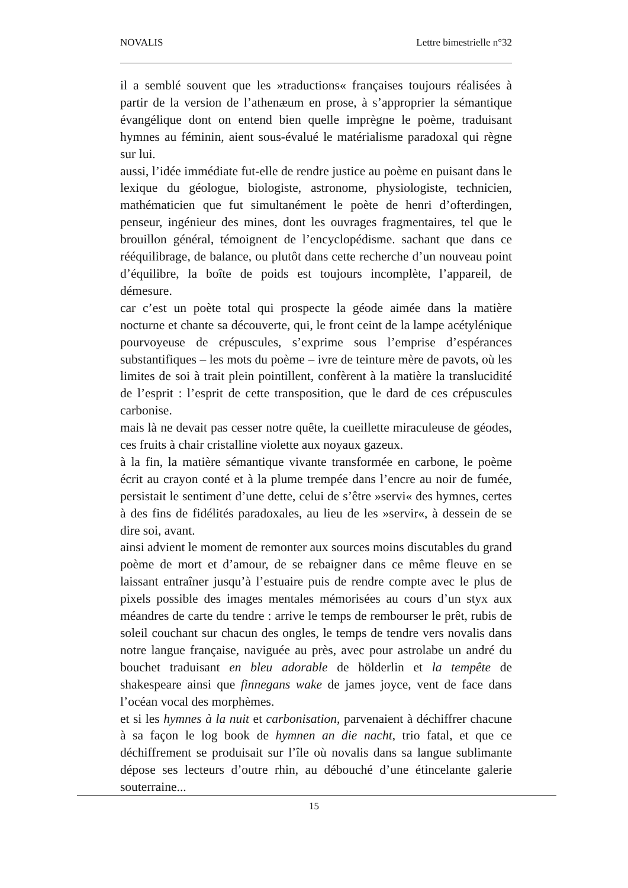NOVALIS Lettre bimestrielle n°32
il a semblé souvent que les »traductions« françaises toujours réalisées à partir de la version de l’athenæum en prose, à s’approprier la sémantique évangélique dont on entend bien quelle imprègne le poème, traduisant hymnes au féminin, aient sous-évalué le matérialisme paradoxal qui règne sur lui.
aussi, l’idée immédiate fut-elle de rendre justice au poème en puisant dans le lexique du géologue, biologiste, astronome, physiologiste, technicien, mathématicien que fut simultanément le poète de henri d’ofterdingen, penseur, ingénieur des mines, dont les ouvrages fragmentaires, tel que le brouillon général, témoignent de l’encyclopédisme. sachant que dans ce rééquilibrage, de balance, ou plutôt dans cette recherche d’un nouveau point d’équilibre, la boîte de poids est toujours incomplète, l’appareil, de démesure.
car c’est un poète total qui prospecte la géode aimée dans la matière nocturne et chante sa découverte, qui, le front ceint de la lampe acétylénique pourvoyeuse de crépuscules, s’exprime sous l’emprise d’espérances substantifiques – les mots du poème – ivre de teinture mère de pavots, où les limites de soi à trait plein pointillent, confèrent à la matière la translucidité de l’esprit : l’esprit de cette transposition, que le dard de ces crépuscules carbonise.
mais là ne devait pas cesser notre quête, la cueillette miraculeuse de géodes, ces fruits à chair cristalline violette aux noyaux gazeux.
à la fin, la matière sémantique vivante transformée en carbone, le poème écrit au crayon conté et à la plume trempée dans l’encre au noir de fumée, persistait le sentiment d’une dette, celui de s’être »servi« des hymnes, certes à des fins de fidélités paradoxales, au lieu de les »servir«, à dessein de se dire soi, avant.
ainsi advient le moment de remonter aux sources moins discutables du grand poème de mort et d’amour, de se rebaigner dans ce même fleuve en se laissant entraîner jusqu’à l’estuaire puis de rendre compte avec le plus de pixels possible des images mentales mémorisées au cours d’un styx aux méandres de carte du tendre : arrive le temps de rembourser le prêt, rubis de soleil couchant sur chacun des ongles, le temps de tendre vers novalis dans notre langue française, naviguée au près, avec pour astrolabe un andré du bouchet traduisant en bleu adorable de hölderlin et la tempête de shakespeare ainsi que finnegans wake de james joyce, vent de face dans l’océan vocal des morphèmes.
et si les hymnes à la nuit et carbonisation, parvenaient à déchiffrer chacune à sa façon le log book de hymnen an die nacht, trio fatal, et que ce déchiffrement se produisait sur l’île où novalis dans sa langue sublimante dépose ses lecteurs d’outre rhin, au débouché d’une étincelante galerie souterraine...
15